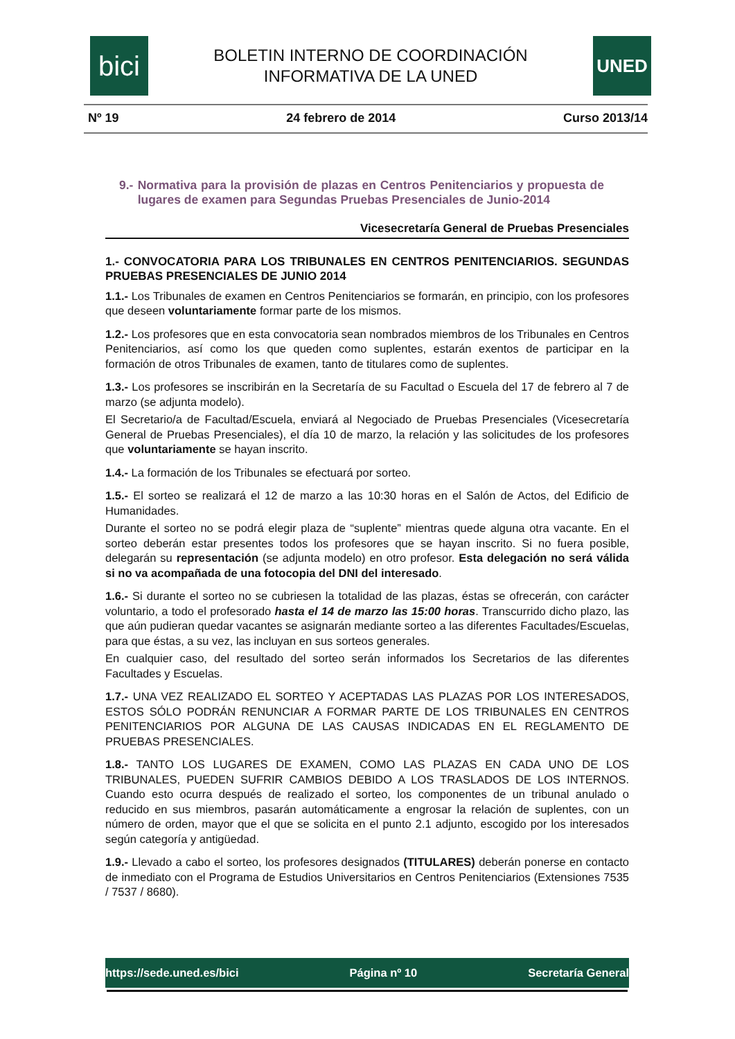bici
BOLETIN INTERNO DE COORDINACIÓN
INFORMATIVA DE LA UNED
UNED
Nº 19 24 febrero de 2014 Curso 2013/14
9.- Normativa para la provisión de plazas en Centros Penitenciarios y propuesta de lugares de examen para Segundas Pruebas Presenciales de Junio-2014
Vicesecretaría General de Pruebas Presenciales
1.- CONVOCATORIA PARA LOS TRIBUNALES EN CENTROS PENITENCIARIOS. SEGUNDAS PRUEBAS PRESENCIALES DE JUNIO 2014
1.1.- Los Tribunales de examen en Centros Penitenciarios se formarán, en principio, con los profesores que deseen voluntariamente formar parte de los mismos.
1.2.- Los profesores que en esta convocatoria sean nombrados miembros de los Tribunales en Centros Penitenciarios, así como los que queden como suplentes, estarán exentos de participar en la formación de otros Tribunales de examen, tanto de titulares como de suplentes.
1.3.- Los profesores se inscribirán en la Secretaría de su Facultad o Escuela del 17 de febrero al 7 de marzo (se adjunta modelo).
El Secretario/a de Facultad/Escuela, enviará al Negociado de Pruebas Presenciales (Vicesecretaría General de Pruebas Presenciales), el día 10 de marzo, la relación y las solicitudes de los profesores que voluntariamente se hayan inscrito.
1.4.- La formación de los Tribunales se efectuará por sorteo.
1.5.- El sorteo se realizará el 12 de marzo a las 10:30 horas en el Salón de Actos, del Edificio de Humanidades.
Durante el sorteo no se podrá elegir plaza de “suplente” mientras quede alguna otra vacante. En el sorteo deberán estar presentes todos los profesores que se hayan inscrito. Si no fuera posible, delegarán su representación (se adjunta modelo) en otro profesor. Esta delegación no será válida si no va acompañada de una fotocopia del DNI del interesado.
1.6.- Si durante el sorteo no se cubriesen la totalidad de las plazas, éstas se ofrecerán, con carácter voluntario, a todo el profesorado hasta el 14 de marzo las 15:00 horas. Transcurrido dicho plazo, las que aún pudieran quedar vacantes se asignarán mediante sorteo a las diferentes Facultades/Escuelas, para que éstas, a su vez, las incluyan en sus sorteos generales.
En cualquier caso, del resultado del sorteo serán informados los Secretarios de las diferentes Facultades y Escuelas.
1.7.- UNA VEZ REALIZADO EL SORTEO Y ACEPTADAS LAS PLAZAS POR LOS INTERESADOS, ESTOS SÓLO PODRÁN RENUNCIAR A FORMAR PARTE DE LOS TRIBUNALES EN CENTROS PENITENCIARIOS POR ALGUNA DE LAS CAUSAS INDICADAS EN EL REGLAMENTO DE PRUEBAS PRESENCIALES.
1.8.- TANTO LOS LUGARES DE EXAMEN, COMO LAS PLAZAS EN CADA UNO DE LOS TRIBUNALES, PUEDEN SUFRIR CAMBIOS DEBIDO A LOS TRASLADOS DE LOS INTERNOS. Cuando esto ocurra después de realizado el sorteo, los componentes de un tribunal anulado o reducido en sus miembros, pasarán automáticamente a engrosar la relación de suplentes, con un número de orden, mayor que el que se solicita en el punto 2.1 adjunto, escogido por los interesados según categoría y antigüedad.
1.9.- Llevado a cabo el sorteo, los profesores designados (TITULARES) deberán ponerse en contacto de inmediato con el Programa de Estudios Universitarios en Centros Penitenciarios (Extensiones 7535 / 7537 / 8680).
https://sede.uned.es/bici Página nº 10 Secretaría General